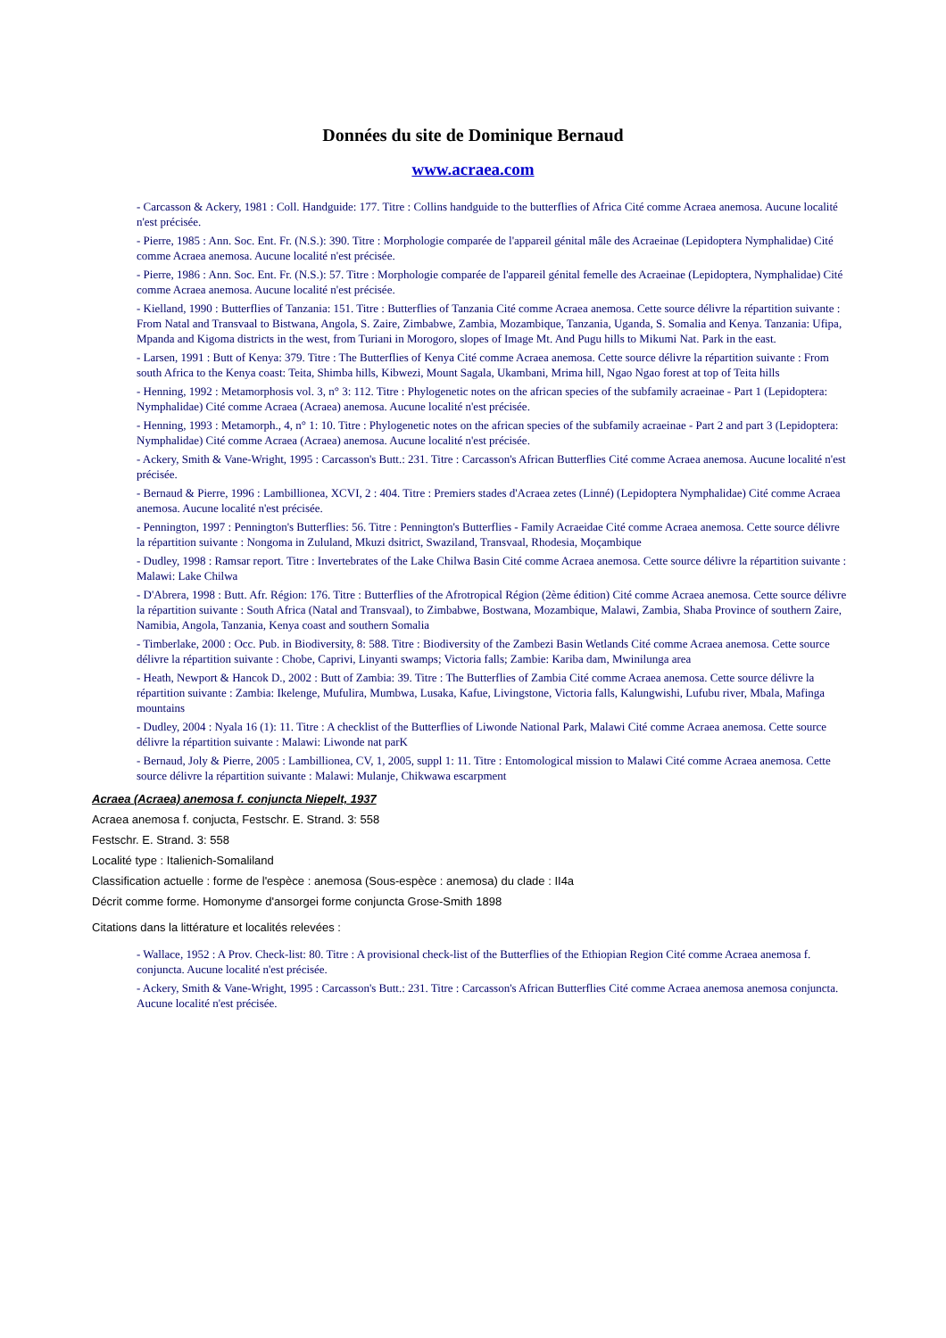Données du site de Dominique Bernaud
www.acraea.com
- Carcasson & Ackery, 1981 : Coll. Handguide: 177. Titre : Collins handguide to the butterflies of Africa Cité comme Acraea anemosa. Aucune localité n'est précisée.
- Pierre, 1985 : Ann. Soc. Ent. Fr. (N.S.): 390. Titre : Morphologie comparée de l'appareil génital mâle des Acraeinae (Lepidoptera Nymphalidae) Cité comme Acraea anemosa. Aucune localité n'est précisée.
- Pierre, 1986 : Ann. Soc. Ent. Fr. (N.S.): 57. Titre : Morphologie comparée de l'appareil génital femelle des Acraeinae (Lepidoptera, Nymphalidae) Cité comme Acraea anemosa. Aucune localité n'est précisée.
- Kielland, 1990 : Butterflies of Tanzania: 151. Titre : Butterflies of Tanzania Cité comme Acraea anemosa. Cette source délivre la répartition suivante : From Natal and Transvaal to Bistwana, Angola, S. Zaire, Zimbabwe, Zambia, Mozambique, Tanzania, Uganda, S. Somalia and Kenya. Tanzania: Ufipa, Mpanda and Kigoma districts in the west, from Turiani in Morogoro, slopes of Image Mt. And Pugu hills to Mikumi Nat. Park in the east.
- Larsen, 1991 : Butt of Kenya: 379. Titre : The Butterflies of Kenya Cité comme Acraea anemosa. Cette source délivre la répartition suivante : From south Africa to the Kenya coast: Teita, Shimba hills, Kibwezi, Mount Sagala, Ukambani, Mrima hill, Ngao Ngao forest at top of Teita hills
- Henning, 1992 : Metamorphosis vol. 3, n° 3: 112. Titre : Phylogenetic notes on the african species of the subfamily acraeinae - Part 1 (Lepidoptera: Nymphalidae) Cité comme Acraea (Acraea) anemosa. Aucune localité n'est précisée.
- Henning, 1993 : Metamorph., 4, n° 1: 10. Titre : Phylogenetic notes on the african species of the subfamily acraeinae - Part 2 and part 3 (Lepidoptera: Nymphalidae) Cité comme Acraea (Acraea) anemosa. Aucune localité n'est précisée.
- Ackery, Smith & Vane-Wright, 1995 : Carcasson's Butt.: 231. Titre : Carcasson's African Butterflies Cité comme Acraea anemosa. Aucune localité n'est précisée.
- Bernaud & Pierre, 1996 : Lambillionea, XCVI, 2 : 404. Titre : Premiers stades d'Acraea zetes (Linné) (Lepidoptera Nymphalidae) Cité comme Acraea anemosa. Aucune localité n'est précisée.
- Pennington, 1997 : Pennington's Butterflies: 56. Titre : Pennington's Butterflies - Family Acraeidae Cité comme Acraea anemosa. Cette source délivre la répartition suivante : Nongoma in Zululand, Mkuzi dsitrict, Swaziland, Transvaal, Rhodesia, Moçambique
- Dudley, 1998 : Ramsar report. Titre : Invertebrates of the Lake Chilwa Basin Cité comme Acraea anemosa. Cette source délivre la répartition suivante : Malawi: Lake Chilwa
- D'Abrera, 1998 : Butt. Afr. Région: 176. Titre : Butterflies of the Afrotropical Région (2ème édition) Cité comme Acraea anemosa. Cette source délivre la répartition suivante : South Africa (Natal and Transvaal), to Zimbabwe, Bostwana, Mozambique, Malawi, Zambia, Shaba Province of southern Zaire, Namibia, Angola, Tanzania, Kenya coast and southern Somalia
- Timberlake, 2000 : Occ. Pub. in Biodiversity, 8: 588. Titre : Biodiversity of the Zambezi Basin Wetlands Cité comme Acraea anemosa. Cette source délivre la répartition suivante : Chobe, Caprivi, Linyanti swamps; Victoria falls; Zambie: Kariba dam, Mwinilunga area
- Heath, Newport & Hancok D., 2002 : Butt of Zambia: 39. Titre : The Butterflies of Zambia Cité comme Acraea anemosa. Cette source délivre la répartition suivante : Zambia: Ikelenge, Mufulira, Mumbwa, Lusaka, Kafue, Livingstone, Victoria falls, Kalungwishi, Lufubu river, Mbala, Mafinga mountains
- Dudley, 2004 : Nyala 16 (1): 11. Titre : A checklist of the Butterflies of Liwonde National Park, Malawi Cité comme Acraea anemosa. Cette source délivre la répartition suivante : Malawi: Liwonde nat parK
- Bernaud, Joly & Pierre, 2005 : Lambillionea, CV, 1, 2005, suppl 1: 11. Titre : Entomological mission to Malawi Cité comme Acraea anemosa. Cette source délivre la répartition suivante : Malawi: Mulanje, Chikwawa escarpment
Acraea (Acraea) anemosa f. conjuncta Niepelt, 1937
Acraea anemosa f. conjucta, Festschr. E. Strand. 3: 558
Festschr. E. Strand. 3: 558
Localité type : Italienich-Somaliland
Classification actuelle : forme de l'espèce : anemosa (Sous-espèce : anemosa) du clade : II4a
Décrit comme forme. Homonyme d'ansorgei forme conjuncta Grose-Smith 1898
Citations dans la littérature et localités relevées :
- Wallace, 1952 : A Prov. Check-list: 80. Titre : A provisional check-list of the Butterflies of the Ethiopian Region Cité comme Acraea anemosa f. conjuncta. Aucune localité n'est précisée.
- Ackery, Smith & Vane-Wright, 1995 : Carcasson's Butt.: 231. Titre : Carcasson's African Butterflies Cité comme Acraea anemosa anemosa conjuncta. Aucune localité n'est précisée.